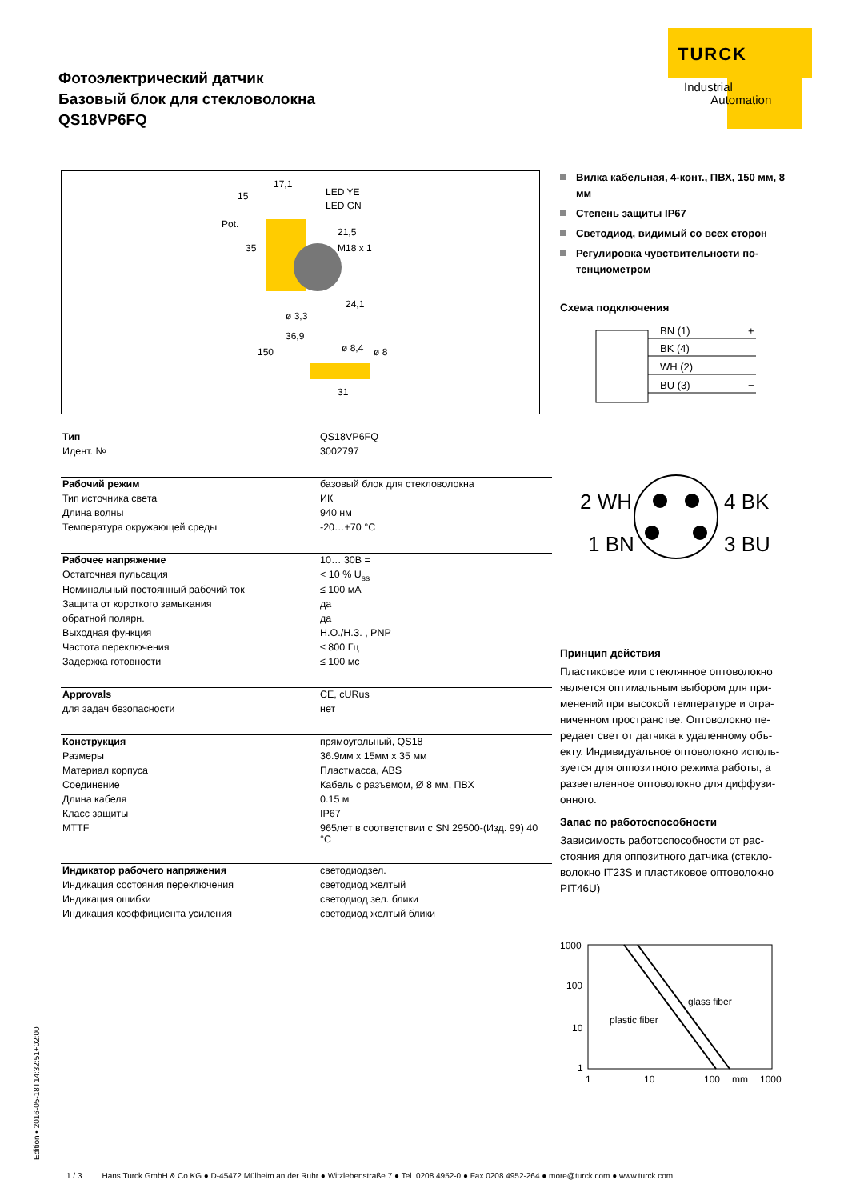Фотоэлектрический датчик
Базовый блок для стекловолокна
QS18VP6FQ
TURCK
Industrial
Automation
15
17,1
LED YE
LED GN
Pot.
21,5
35
M18 x 1
24,1
ø 3,3
36,9
150
ø 8,4
ø 8
31
| Тип | QS18VP6FQ |
| Идент. № | 3002797 |
| Рабочий режим | базовый блок для стекловолокна |
| Тип источника света | ИК |
| Длина волны | 940 нм |
| Температура окружающей среды | -20…+70 °C |
| Рабочее напряжение | 10… 30В = |
| Остаточная пульсация | < 10 % U<sub>ss</sub> |
| Номинальный постоянный рабочий ток | ≤ 100 мА |
| Защита от короткого замыкания | да |
| обратной полярн. | да |
| Выходная функция | Н.О./Н.З. , PNP |
| Частота переключения | ≤ 800 Гц |
| Задержка готовности | ≤ 100 мс |
| Approvals | CE, cURus |
| для задач безопасности | нет |
| Конструкция | прямоугольный, QS18 |
| Размеры | 36.9мм x 15мм x 35 мм |
| Материал корпуса | Пластмасса, ABS |
| Соединение | Кабель с разъемом, Ø 8 мм, ПВХ |
| Длина кабеля | 0.15 м |
| Класс защиты | IP67 |
| MTTF | 965лет в соответствии с SN 29500-(Изд. 99) 40 °C |
| Индикатор рабочего напряжения | светодиодзел. |
| Индикация состояния переключения | светодиод желтый |
| Индикация ошибки | светодиод зел. блики |
| Индикация коэффициента усиления | светодиод желтый блики |
Вилка кабельная, 4-конт., ПВХ, 150 мм, 8 мм
Степень защиты IP67
Светодиод, видимый со всех сторон
Регулировка чувствительности по-тенциометром
Схема подключения
BN (1)
BK (4)
WH (2)
BU (3)
+
−
2 WH
4 BK
1 BN
3 BU
Принцип действия
Пластиковое или стеклянное оптоволокно является оптимальным выбором для при-менений при высокой температуре и огра-ниченном пространстве. Оптоволокно пе-редает свет от датчика к удаленному объ-екту. Индивидуальное оптоволокно исполь-зуется для оппозитного режима работы, а разветвленное оптоволокно для диффузи-онного.
Запас по работоспособности
Зависимость работоспособности от рас-стояния для оппозитного датчика (стекло-волокно IT23S и пластиковое оптоволокно PIT46U)
1000
100
10
1
1
10
100
mm
1000
glass fiber
plastic fiber
Edition • 2016-05-18T14:32:51+02:00
1 / 3 Hans Turck GmbH & Co.KG ● D-45472 Mülheim an der Ruhr ● Witzlebenstraße 7 ● Tel. 0208 4952-0 ● Fax 0208 4952-264 ● more@turck.com ● www.turck.com